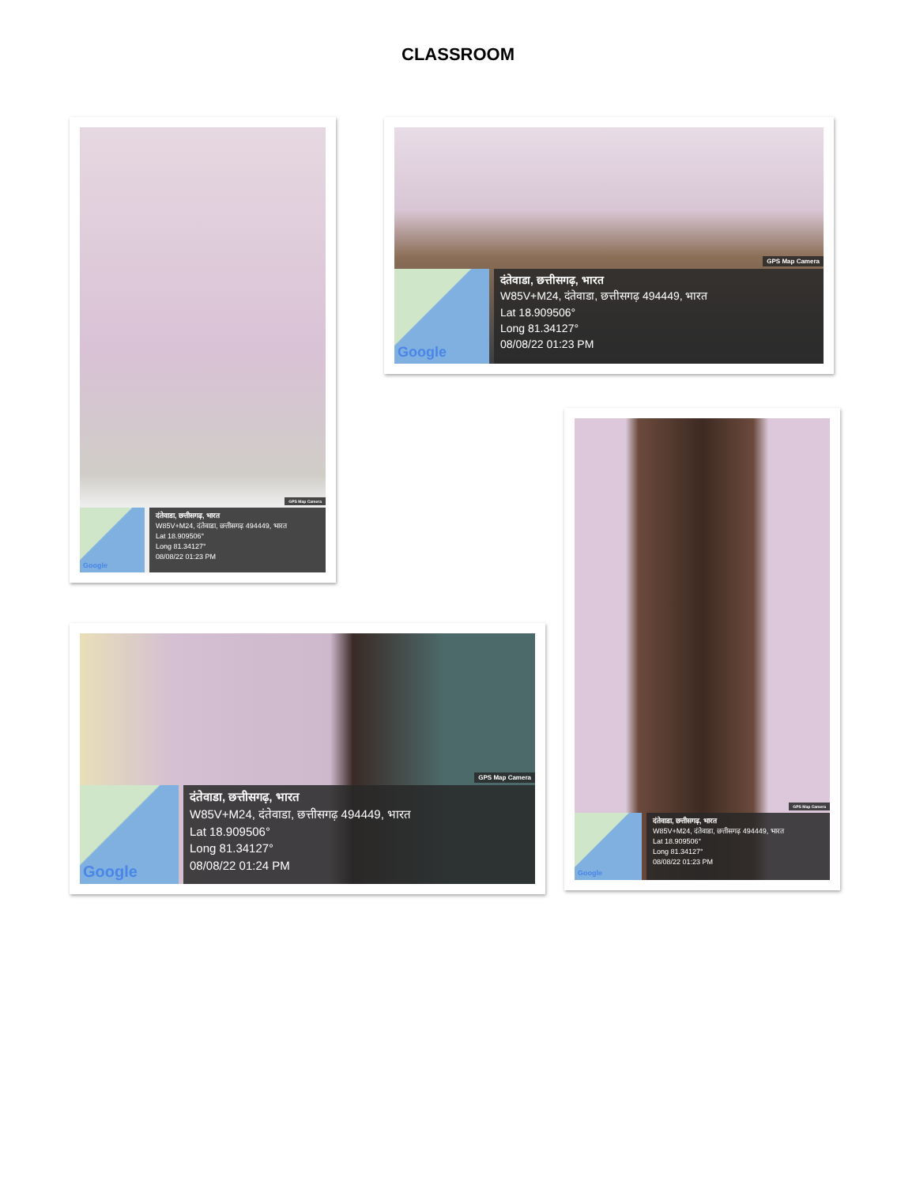CLASSROOM
GPS Map Camera
Google
दंतेवाडा, छत्तीसगढ़, भारत
W85V+M24, दंतेवाडा, छत्तीसगढ़ 494449, भारत
Lat 18.909506°
Long 81.34127°
08/08/22 01:23 PM
GPS Map Camera
Google
दंतेवाडा, छत्तीसगढ़, भारत
W85V+M24, दंतेवाडा, छत्तीसगढ़ 494449, भारत
Lat 18.909506°
Long 81.34127°
08/08/22 01:23 PM
GPS Map Camera
Google
दंतेवाडा, छत्तीसगढ़, भारत
W85V+M24, दंतेवाडा, छत्तीसगढ़ 494449, भारत
Lat 18.909506°
Long 81.34127°
08/08/22 01:23 PM
GPS Map Camera
Google
दंतेवाडा, छत्तीसगढ़, भारत
W85V+M24, दंतेवाडा, छत्तीसगढ़ 494449, भारत
Lat 18.909506°
Long 81.34127°
08/08/22 01:24 PM